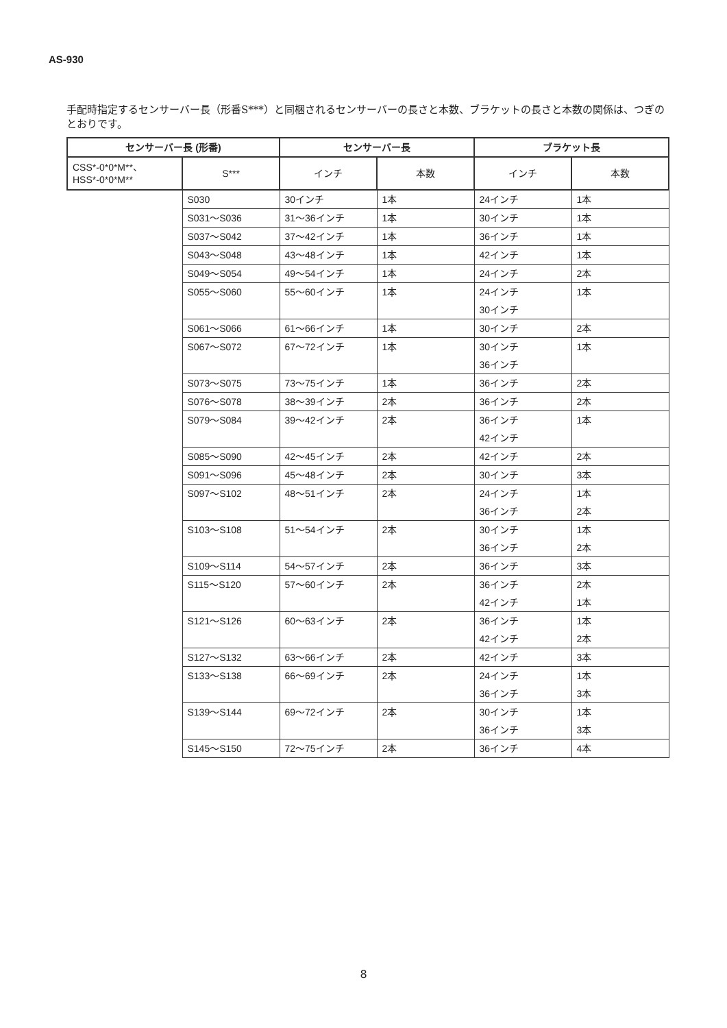AS-930
手配時指定するセンサーバー長（形番S***）と同梱されるセンサーバーの長さと本数、ブラケットの長さと本数の関係は、つぎのとおりです。
| センサーバー長 (形番) | | センサーバー長 | | ブラケット長 | |
| --- | --- | --- | --- | --- | --- |
| CSS*-0*0*M**、 HSS*-0*0*M** | S*** | インチ | 本数 | インチ | 本数 |
| | S030 | 30インチ | 1本 | 24インチ | 1本 |
| | S031～S036 | 31～36インチ | 1本 | 30インチ | 1本 |
| | S037～S042 | 37～42インチ | 1本 | 36インチ | 1本 |
| | S043～S048 | 43～48インチ | 1本 | 42インチ | 1本 |
| | S049～S054 | 49～54インチ | 1本 | 24インチ | 2本 |
| | S055～S060 | 55～60インチ | 1本 | 24インチ 30インチ | 1本 |
| | S061～S066 | 61～66インチ | 1本 | 30インチ | 2本 |
| | S067～S072 | 67～72インチ | 1本 | 30インチ 36インチ | 1本 |
| | S073～S075 | 73～75インチ | 1本 | 36インチ | 2本 |
| | S076～S078 | 38～39インチ | 2本 | 36インチ | 2本 |
| | S079～S084 | 39～42インチ | 2本 | 36インチ 42インチ | 1本 |
| | S085～S090 | 42～45インチ | 2本 | 42インチ | 2本 |
| | S091～S096 | 45～48インチ | 2本 | 30インチ | 3本 |
| | S097～S102 | 48～51インチ | 2本 | 24インチ 36インチ | 1本 2本 |
| | S103～S108 | 51～54インチ | 2本 | 30インチ 36インチ | 1本 2本 |
| | S109～S114 | 54～57インチ | 2本 | 36インチ | 3本 |
| | S115～S120 | 57～60インチ | 2本 | 36インチ 42インチ | 2本 1本 |
| | S121～S126 | 60～63インチ | 2本 | 36インチ 42インチ | 1本 2本 |
| | S127～S132 | 63～66インチ | 2本 | 42インチ | 3本 |
| | S133～S138 | 66～69インチ | 2本 | 24インチ 36インチ | 1本 3本 |
| | S139～S144 | 69～72インチ | 2本 | 30インチ 36インチ | 1本 3本 |
| | S145～S150 | 72～75インチ | 2本 | 36インチ | 4本 |
8